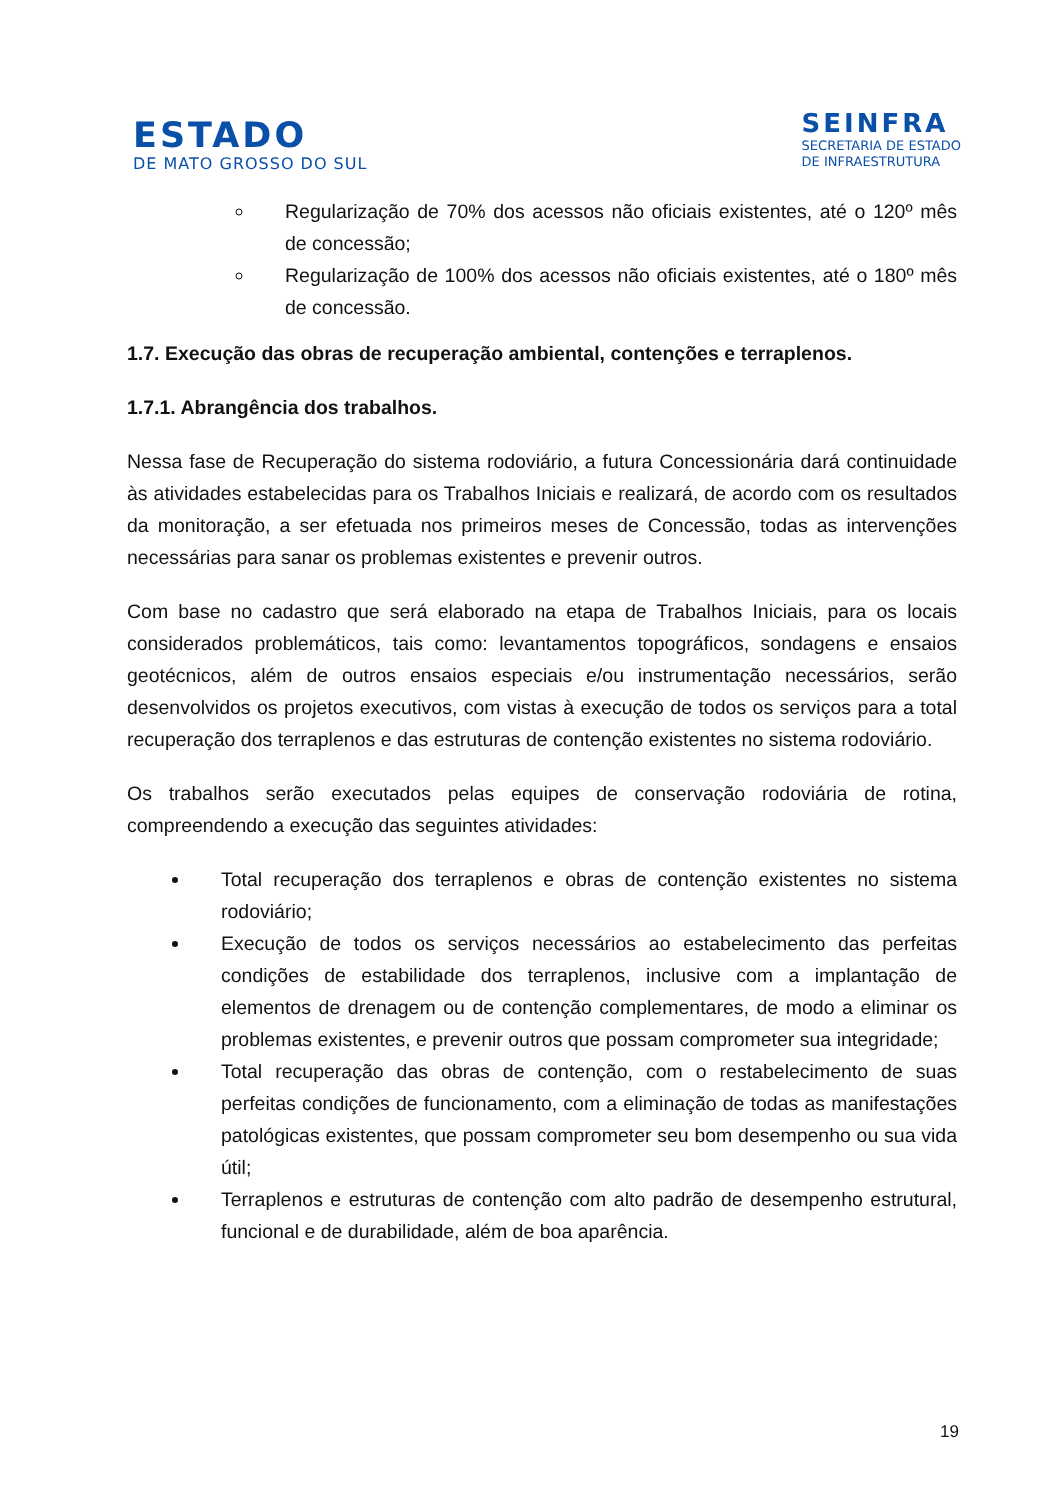ESTADO
DE MATO GROSSO DO SUL
SEINFRA
SECRETARIA DE ESTADO
DE INFRAESTRUTURA
Regularização de 70% dos acessos não oficiais existentes, até o 120º mês de concessão;
Regularização de 100% dos acessos não oficiais existentes, até o 180º mês de concessão.
1.7. Execução das obras de recuperação ambiental, contenções e terraplenos.
1.7.1. Abrangência dos trabalhos.
Nessa fase de Recuperação do sistema rodoviário, a futura Concessionária dará continuidade às atividades estabelecidas para os Trabalhos Iniciais e realizará, de acordo com os resultados da monitoração, a ser efetuada nos primeiros meses de Concessão, todas as intervenções necessárias para sanar os problemas existentes e prevenir outros.
Com base no cadastro que será elaborado na etapa de Trabalhos Iniciais, para os locais considerados problemáticos, tais como: levantamentos topográficos, sondagens e ensaios geotécnicos, além de outros ensaios especiais e/ou instrumentação necessários, serão desenvolvidos os projetos executivos, com vistas à execução de todos os serviços para a total recuperação dos terraplenos e das estruturas de contenção existentes no sistema rodoviário.
Os trabalhos serão executados pelas equipes de conservação rodoviária de rotina, compreendendo a execução das seguintes atividades:
Total recuperação dos terraplenos e obras de contenção existentes no sistema rodoviário;
Execução de todos os serviços necessários ao estabelecimento das perfeitas condições de estabilidade dos terraplenos, inclusive com a implantação de elementos de drenagem ou de contenção complementares, de modo a eliminar os problemas existentes, e prevenir outros que possam comprometer sua integridade;
Total recuperação das obras de contenção, com o restabelecimento de suas perfeitas condições de funcionamento, com a eliminação de todas as manifestações patológicas existentes, que possam comprometer seu bom desempenho ou sua vida útil;
Terraplenos e estruturas de contenção com alto padrão de desempenho estrutural, funcional e de durabilidade, além de boa aparência.
19